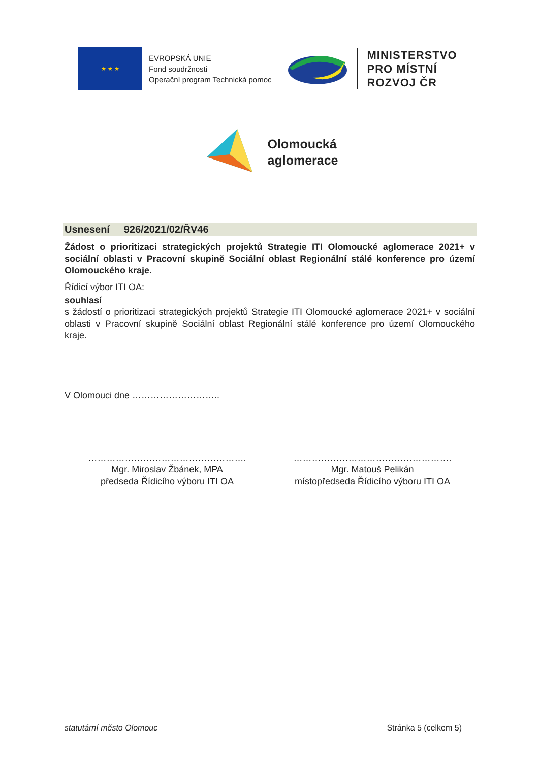★ ★ ★
EVROPSKÁ UNIE
Fond soudržnosti
Operační program Technická pomoc
MINISTERSTVO
PRO MÍSTNÍ
ROZVOJ ČR
Olomoucká
aglomerace
Usnesení 926/2021/02/ŘV46
Žádost o prioritizaci strategických projektů Strategie ITI Olomoucké aglomerace 2021+ v sociální oblasti v Pracovní skupině Sociální oblast Regionální stálé konference pro území Olomouckého kraje.
Řídicí výbor ITI OA:
souhlasí
s žádostí o prioritizaci strategických projektů Strategie ITI Olomoucké aglomerace 2021+ v sociální oblasti v Pracovní skupině Sociální oblast Regionální stálé konference pro území Olomouckého kraje.
V Olomouci dne ………………………..
…………………………………………….
Mgr. Miroslav Žbánek, MPA
předseda Řídicího výboru ITI OA
…………………………………………….
Mgr. Matouš Pelikán
místopředseda Řídicího výboru ITI OA
statutární město Olomouc Stránka 5 (celkem 5)